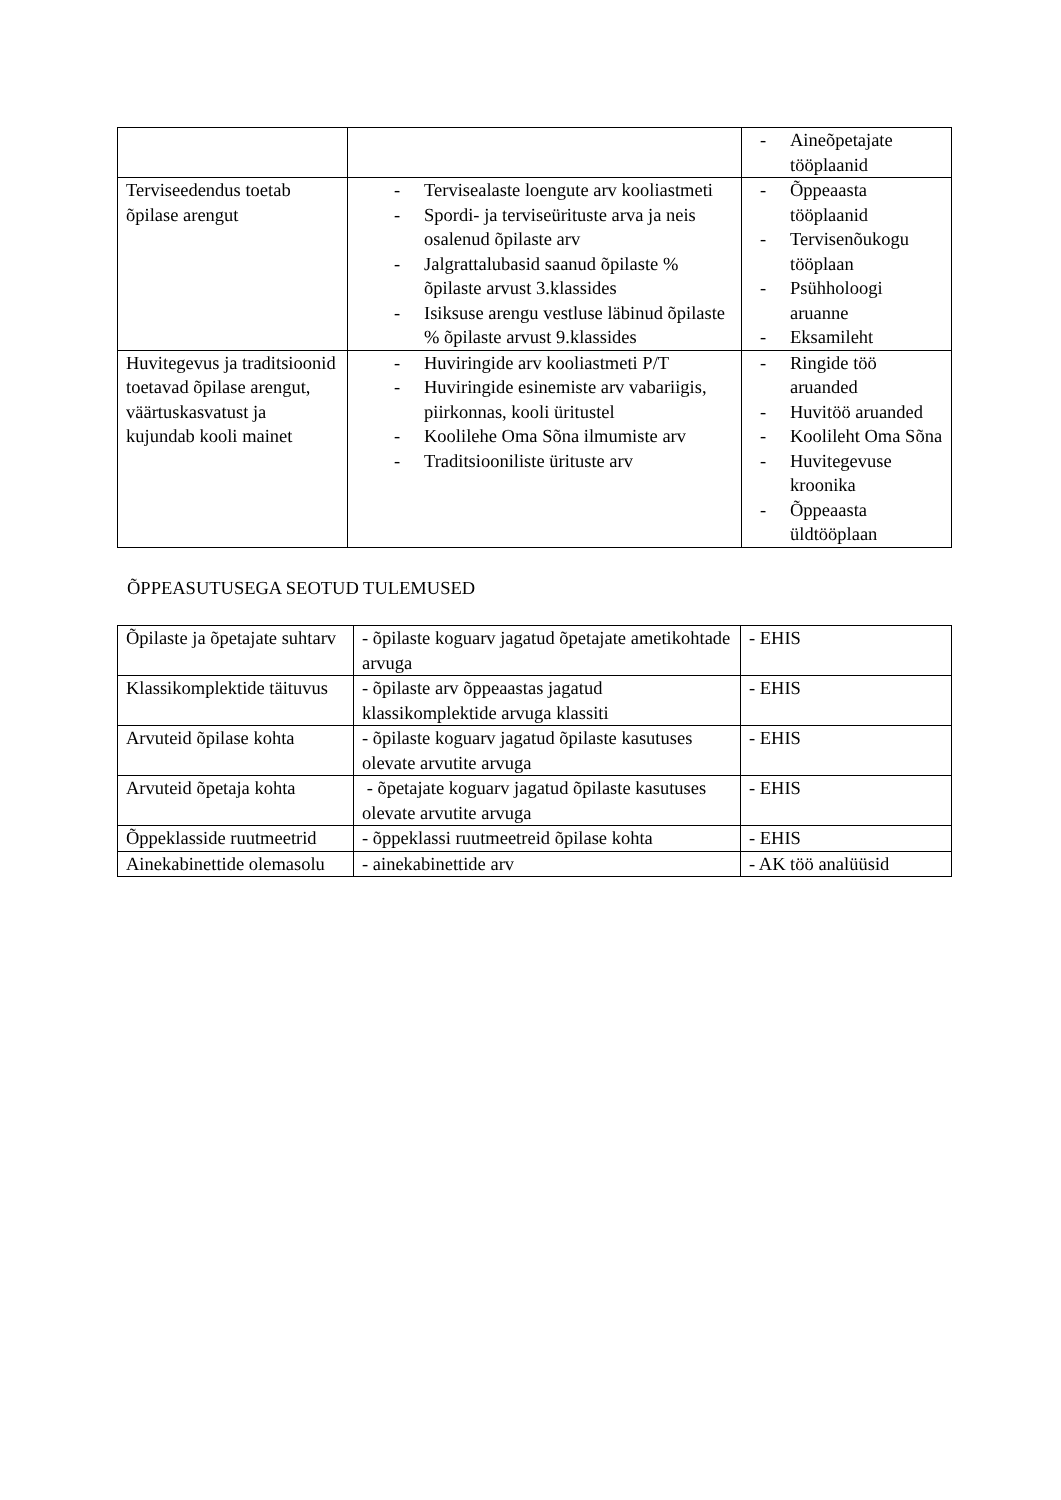| | | - Aineõpetajate tööplaanid |
| Terviseedendus toetab õpilase arengut | - Tervisealaste loengute arv kooliastmeti - Spordi- ja terviseürituste arva ja neis osalenud õpilaste arv - Jalgrattalubasid saanud õpilaste % õpilaste arvust 3.klassides - Isiksuse arengu vestluse läbinud õpilaste % õpilaste arvust 9.klassides | - Õppeaasta tööplaanid - Tervisenõukogu tööplaan - Psühholoogi aruanne - Eksamileht |
| Huvitegevus ja traditsioonid toetavad õpilase arengut, väärtuskasvatust ja kujundab kooli mainet | - Huviringide arv kooliastmeti P/T - Huviringide esinemiste arv vabariigis, piirkonnas, kooli üritustel - Koolilehe Oma Sõna ilmumiste arv - Traditsiooniliste ürituste arv | - Ringide töö aruanded - Huvitöö aruanded - Koolileht Oma Sõna - Huvitegevuse kroonika - Õppeaasta üldtööplaan |
ÕPPEASUTUSEGA SEOTUD TULEMUSED
| Õpilaste ja õpetajate suhtarv | - õpilaste koguarv jagatud õpetajate ametikohtade arvuga | - EHIS |
| Klassikomplektide täituvus | - õpilaste arv õppeaastas jagatud klassikomplektide arvuga klassiti | - EHIS |
| Arvuteid õpilase kohta | - õpilaste koguarv jagatud õpilaste kasutuses olevate arvutite arvuga | - EHIS |
| Arvuteid õpetaja kohta | - õpetajate koguarv jagatud õpilaste kasutuses olevate arvutite arvuga | - EHIS |
| Õppeklasside ruutmeetrid | - õppeklassi ruutmeetreid õpilase kohta | - EHIS |
| Ainekabinettide olemasolu | - ainekabinettide arv | - AK töö analüüsid |